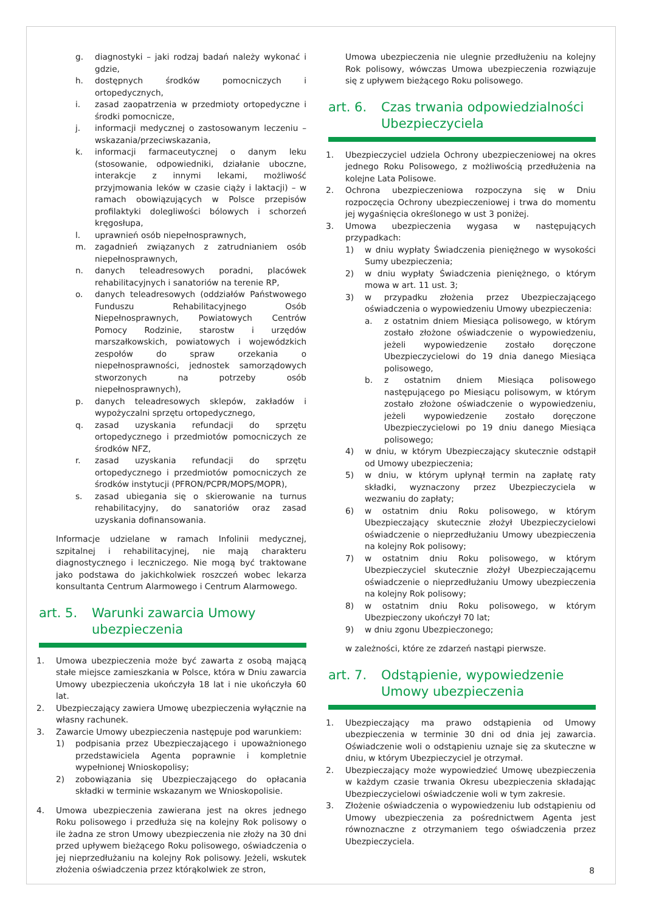g. diagnostyki – jaki rodzaj badań należy wykonać i gdzie,
h. dostępnych środków pomocniczych i ortopedycznych,
i. zasad zaopatrzenia w przedmioty ortopedyczne i środki pomocnicze,
j. informacji medycznej o zastosowanym leczeniu – wskazania/przeciwskazania,
k. informacji farmaceutycznej o danym leku (stosowanie, odpowiedniki, działanie uboczne, interakcje z innymi lekami, możliwość przyjmowania leków w czasie ciąży i laktacji) – w ramach obowiązujących w Polsce przepisów profilaktyki dolegliwości bólowych i schorzeń kręgosłupa,
l. uprawnień osób niepełnosprawnych,
m. zagadnień związanych z zatrudnianiem osób niepełnosprawnych,
n. danych teleadresowych poradni, placówek rehabilitacyjnych i sanatoriów na terenie RP,
o. danych teleadresowych (oddziałów Państwowego Funduszu Rehabilitacyjnego Osób Niepełnosprawnych, Powiatowych Centrów Pomocy Rodzinie, starostw i urzędów marszałkowskich, powiatowych i wojewódzkich zespołów do spraw orzekania o niepełnosprawności, jednostek samorządowych stworzonych na potrzeby osób niepełnosprawnych),
p. danych teleadresowych sklepów, zakładów i wypożyczalni sprzętu ortopedycznego,
q. zasad uzyskania refundacji do sprzętu ortopedycznego i przedmiotów pomocniczych ze środków NFZ,
r. zasad uzyskania refundacji do sprzętu ortopedycznego i przedmiotów pomocniczych ze środków instytucji (PFRON/PCPR/MOPS/MOPR),
s. zasad ubiegania się o skierowanie na turnus rehabilitacyjny, do sanatoriów oraz zasad uzyskania dofinansowania.
Informacje udzielane w ramach Infolinii medycznej, szpitalnej i rehabilitacyjnej, nie mają charakteru diagnostycznego i leczniczego. Nie mogą być traktowane jako podstawa do jakichkolwiek roszczeń wobec lekarza konsultanta Centrum Alarmowego i Centrum Alarmowego.
art. 5. Warunki zawarcia Umowy ubezpieczenia
1. Umowa ubezpieczenia może być zawarta z osobą mającą stałe miejsce zamieszkania w Polsce, która w Dniu zawarcia Umowy ubezpieczenia ukończyła 18 lat i nie ukończyła 60 lat.
2. Ubezpieczający zawiera Umowę ubezpieczenia wyłącznie na własny rachunek.
3. Zawarcie Umowy ubezpieczenia następuje pod warunkiem:
1) podpisania przez Ubezpieczającego i upoważnionego przedstawiciela Agenta poprawnie i kompletnie wypełnionej Wnioskopolisy;
2) zobowiązania się Ubezpieczającego do opłacania składki w terminie wskazanym we Wnioskopolisie.
4. Umowa ubezpieczenia zawierana jest na okres jednego Roku polisowego i przedłuża się na kolejny Rok polisowy o ile żadna ze stron Umowy ubezpieczenia nie złoży na 30 dni przed upływem bieżącego Roku polisowego, oświadczenia o jej nieprzedłużaniu na kolejny Rok polisowy. Jeżeli, wskutek złożenia oświadczenia przez którąkolwiek ze stron,
Umowa ubezpieczenia nie ulegnie przedłużeniu na kolejny Rok polisowy, wówczas Umowa ubezpieczenia rozwiązuje się z upływem bieżącego Roku polisowego.
art. 6. Czas trwania odpowiedzialności Ubezpieczyciela
1. Ubezpieczyciel udziela Ochrony ubezpieczeniowej na okres jednego Roku Polisowego, z możliwością przedłużenia na kolejne Lata Polisowe.
2. Ochrona ubezpieczeniowa rozpoczyna się w Dniu rozpoczęcia Ochrony ubezpieczeniowej i trwa do momentu jej wygaśnięcia określonego w ust 3 poniżej.
3. Umowa ubezpieczenia wygasa w następujących przypadkach:
1) w dniu wypłaty Świadczenia pieniężnego w wysokości Sumy ubezpieczenia;
2) w dniu wypłaty Świadczenia pieniężnego, o którym mowa w art. 11 ust. 3;
3) w przypadku złożenia przez Ubezpieczającego oświadczenia o wypowiedzeniu Umowy ubezpieczenia:
a. z ostatnim dniem Miesiąca polisowego, w którym zostało złożone oświadczenie o wypowiedzeniu, jeżeli wypowiedzenie zostało doręczone Ubezpieczycielowi do 19 dnia danego Miesiąca polisowego,
b. z ostatnim dniem Miesiąca polisowego następującego po Miesiącu polisowym, w którym zostało złożone oświadczenie o wypowiedzeniu, jeżeli wypowiedzenie zostało doręczone Ubezpieczycielowi po 19 dniu danego Miesiąca polisowego;
4) w dniu, w którym Ubezpieczający skutecznie odstąpił od Umowy ubezpieczenia;
5) w dniu, w którym upłynął termin na zapłatę raty składki, wyznaczony przez Ubezpieczyciela w wezwaniu do zapłaty;
6) w ostatnim dniu Roku polisowego, w którym Ubezpieczający skutecznie złożył Ubezpieczycielowi oświadczenie o nieprzedłużaniu Umowy ubezpieczenia na kolejny Rok polisowy;
7) w ostatnim dniu Roku polisowego, w którym Ubezpieczyciel skutecznie złożył Ubezpieczającemu oświadczenie o nieprzedłużaniu Umowy ubezpieczenia na kolejny Rok polisowy;
8) w ostatnim dniu Roku polisowego, w którym Ubezpieczony ukończył 70 lat;
9) w dniu zgonu Ubezpieczonego;
w zależności, które ze zdarzeń nastąpi pierwsze.
art. 7. Odstąpienie, wypowiedzenie Umowy ubezpieczenia
1. Ubezpieczający ma prawo odstąpienia od Umowy ubezpieczenia w terminie 30 dni od dnia jej zawarcia. Oświadczenie woli o odstąpieniu uznaje się za skuteczne w dniu, w którym Ubezpieczyciel je otrzymał.
2. Ubezpieczający może wypowiedzieć Umowę ubezpieczenia w każdym czasie trwania Okresu ubezpieczenia składając Ubezpieczycielowi oświadczenie woli w tym zakresie.
3. Złożenie oświadczenia o wypowiedzeniu lub odstąpieniu od Umowy ubezpieczenia za pośrednictwem Agenta jest równoznaczne z otrzymaniem tego oświadczenia przez Ubezpieczyciela.
8